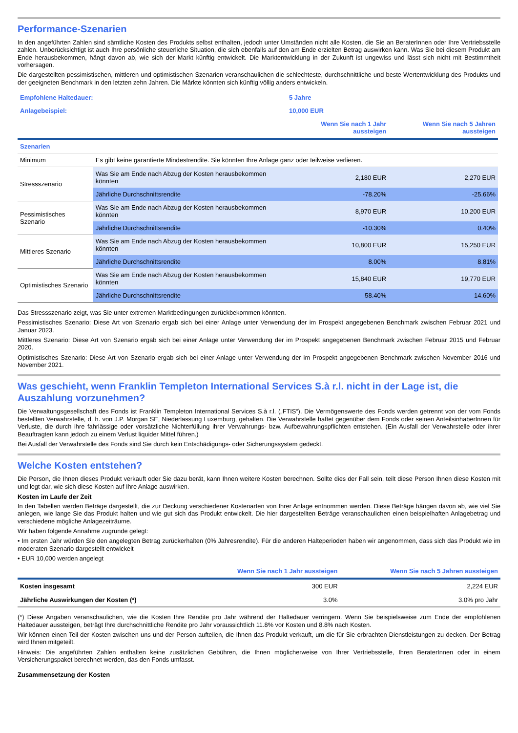Performance-Szenarien
In den angeführten Zahlen sind sämtliche Kosten des Produkts selbst enthalten, jedoch unter Umständen nicht alle Kosten, die Sie an BeraterInnen oder Ihre Vertriebsstelle zahlen. Unberücksichtigt ist auch Ihre persönliche steuerliche Situation, die sich ebenfalls auf den am Ende erzielten Betrag auswirken kann. Was Sie bei diesem Produkt am Ende herausbekommen, hängt davon ab, wie sich der Markt künftig entwickelt. Die Marktentwicklung in der Zukunft ist ungewiss und lässt sich nicht mit Bestimmtheit vorhersagen.
Die dargestellten pessimistischen, mittleren und optimistischen Szenarien veranschaulichen die schlechteste, durchschnittliche und beste Wertentwicklung des Produkts und der geeigneten Benchmark in den letzten zehn Jahren. Die Märkte könnten sich künftig völlig anders entwickeln.
| Empfohlene Haltedauer: | | 5 Jahre | |
| Anlagebeispiel: | | 10,000 EUR | |
| | | Wenn Sie nach 1 Jahr aussteigen | Wenn Sie nach 5 Jahren aussteigen |
| Szenarien | | | |
| Minimum | Es gibt keine garantierte Mindestrendite. Sie könnten Ihre Anlage ganz oder teilweise verlieren. | | |
| Stressszenario | Was Sie am Ende nach Abzug der Kosten herausbekommen könnten | 2,180 EUR | 2,270 EUR |
| | Jährliche Durchschnittsrendite | -78.20% | -25.66% |
| Pessimistisches Szenario | Was Sie am Ende nach Abzug der Kosten herausbekommen könnten | 8,970 EUR | 10,200 EUR |
| | Jährliche Durchschnittsrendite | -10.30% | 0.40% |
| Mittleres Szenario | Was Sie am Ende nach Abzug der Kosten herausbekommen könnten | 10,800 EUR | 15,250 EUR |
| | Jährliche Durchschnittsrendite | 8.00% | 8.81% |
| Optimistisches Szenario | Was Sie am Ende nach Abzug der Kosten herausbekommen könnten | 15,840 EUR | 19,770 EUR |
| | Jährliche Durchschnittsrendite | 58.40% | 14.60% |
Das Stressszenario zeigt, was Sie unter extremen Marktbedingungen zurückbekommen könnten.
Pessimistisches Szenario: Diese Art von Szenario ergab sich bei einer Anlage unter Verwendung der im Prospekt angegebenen Benchmark zwischen Februar 2021 und Januar 2023.
Mittleres Szenario: Diese Art von Szenario ergab sich bei einer Anlage unter Verwendung der im Prospekt angegebenen Benchmark zwischen Februar 2015 und Februar 2020.
Optimistisches Szenario: Diese Art von Szenario ergab sich bei einer Anlage unter Verwendung der im Prospekt angegebenen Benchmark zwischen November 2016 und November 2021.
Was geschieht, wenn Franklin Templeton International Services S.à r.l. nicht in der Lage ist, die Auszahlung vorzunehmen?
Die Verwaltungsgesellschaft des Fonds ist Franklin Templeton International Services S.à r.l. („FTIS“). Die Vermögenswerte des Fonds werden getrennt von der vom Fonds bestellten Verwahrstelle, d. h. von J.P. Morgan SE, Niederlassung Luxemburg, gehalten. Die Verwahrstelle haftet gegenüber dem Fonds oder seinen AnteilsinhaberInnen für Verluste, die durch ihre fahrlässige oder vorsätzliche Nichterfüllung ihrer Verwahrungs- bzw. Aufbewahrungspflichten entstehen. (Ein Ausfall der Verwahrstelle oder ihrer Beauftragten kann jedoch zu einem Verlust liquider Mittel führen.)
Bei Ausfall der Verwahrstelle des Fonds sind Sie durch kein Entschädigungs- oder Sicherungssystem gedeckt.
Welche Kosten entstehen?
Die Person, die Ihnen dieses Produkt verkauft oder Sie dazu berät, kann Ihnen weitere Kosten berechnen. Sollte dies der Fall sein, teilt diese Person Ihnen diese Kosten mit und legt dar, wie sich diese Kosten auf Ihre Anlage auswirken.
Kosten im Laufe der Zeit
In den Tabellen werden Beträge dargestellt, die zur Deckung verschiedener Kostenarten von Ihrer Anlage entnommen werden. Diese Beträge hängen davon ab, wie viel Sie anlegen, wie lange Sie das Produkt halten und wie gut sich das Produkt entwickelt. Die hier dargestellten Beträge veranschaulichen einen beispielhaften Anlagebetrag und verschiedene mögliche Anlagezeiträume.
Wir haben folgende Annahme zugrunde gelegt:
• Im ersten Jahr würden Sie den angelegten Betrag zurückerhalten (0% Jahresrendite). Für die anderen Halteperioden haben wir angenommen, dass sich das Produkt wie im moderaten Szenario dargestellt entwickelt
• EUR 10,000 werden angelegt
| | Wenn Sie nach 1 Jahr aussteigen | Wenn Sie nach 5 Jahren aussteigen |
| Kosten insgesamt | 300 EUR | 2,224 EUR |
| Jährliche Auswirkungen der Kosten (*) | 3.0% | 3.0% pro Jahr |
(*) Diese Angaben veranschaulichen, wie die Kosten Ihre Rendite pro Jahr während der Haltedauer verringern. Wenn Sie beispielsweise zum Ende der empfohlenen Haltedauer aussteigen, beträgt Ihre durchschnittliche Rendite pro Jahr voraussichtlich 11.8% vor Kosten und 8.8% nach Kosten.
Wir können einen Teil der Kosten zwischen uns und der Person aufteilen, die Ihnen das Produkt verkauft, um die für Sie erbrachten Dienstleistungen zu decken. Der Betrag wird Ihnen mitgeteilt.
Hinweis: Die angeführten Zahlen enthalten keine zusätzlichen Gebühren, die Ihnen möglicherweise von Ihrer Vertriebsstelle, Ihren BeraterInnen oder in einem Versicherungspaket berechnet werden, das den Fonds umfasst.
Zusammensetzung der Kosten